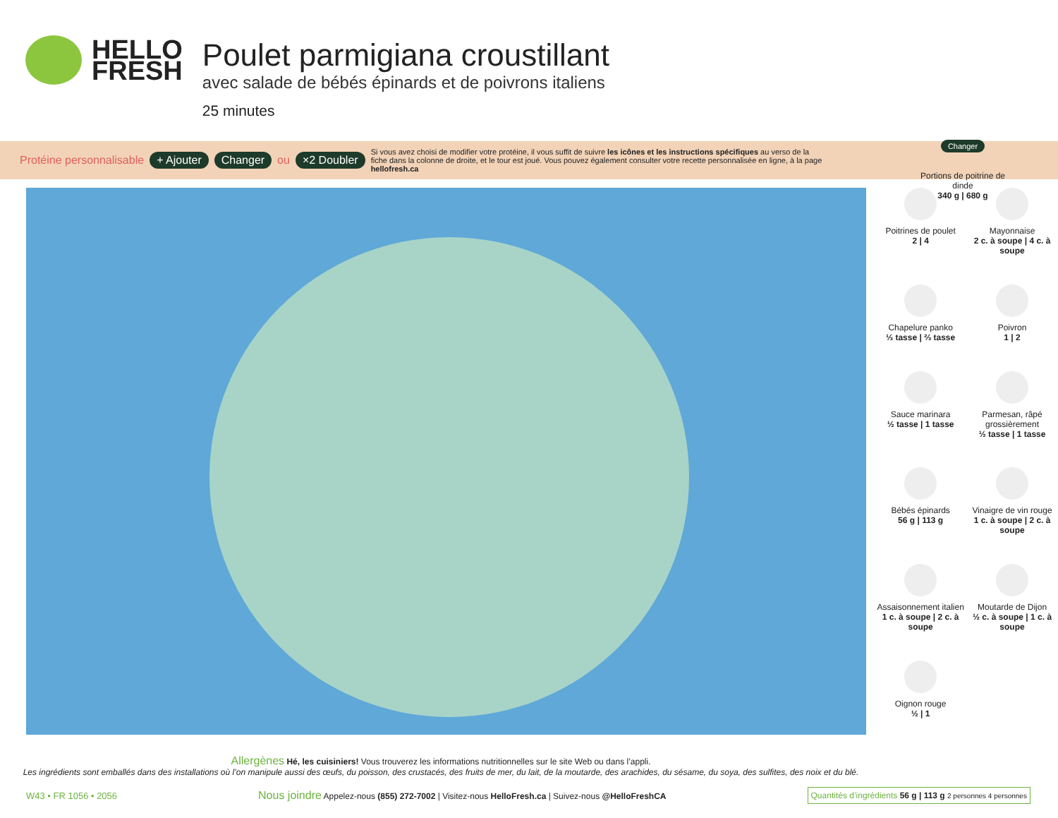HELLO
FRESH
Poulet parmigiana croustillant
avec salade de bébés épinards et de poivrons italiens
25 minutes
Changer
Portions de poitrine de dinde
340 g | 680 g
Protéine personnalisable + Ajouter Changer ou ×2 Doubler Si vous avez choisi de modifier votre protéine, il vous suffit de suivre les icônes et les instructions spécifiques au verso de la fiche dans la colonne de droite, et le tour est joué. Vous pouvez également consulter votre recette personnalisée en ligne, à la page hellofresh.ca
Poitrines de poulet
2 | 4
Mayonnaise
2 c. à soupe | 4 c. à soupe
Chapelure panko
⅓ tasse | ⅔ tasse
Poivron
1 | 2
Sauce marinara
½ tasse | 1 tasse
Parmesan, râpé grossièrement
½ tasse | 1 tasse
Bébés épinards
56 g | 113 g
Vinaigre de vin rouge
1 c. à soupe | 2 c. à soupe
Assaisonnement italien
1 c. à soupe | 2 c. à soupe
Moutarde de Dijon
½ c. à soupe | 1 c. à soupe
Oignon rouge
½ | 1
Allergènes Hé, les cuisiniers! Vous trouverez les informations nutritionnelles sur le site Web ou dans l’appli.
Les ingrédients sont emballés dans des installations où l’on manipule aussi des œufs, du poisson, des crustacés, des fruits de mer, du lait, de la moutarde, des arachides, du sésame, du soya, des sulfites, des noix et du blé.
W43 • FR 1056 • 2056 Nous joindre Appelez-nous (855) 272-7002 | Visitez-nous HelloFresh.ca | Suivez-nous @HelloFreshCA Quantités d’ingrédients 56 g | 113 g 2 personnes 4 personnes